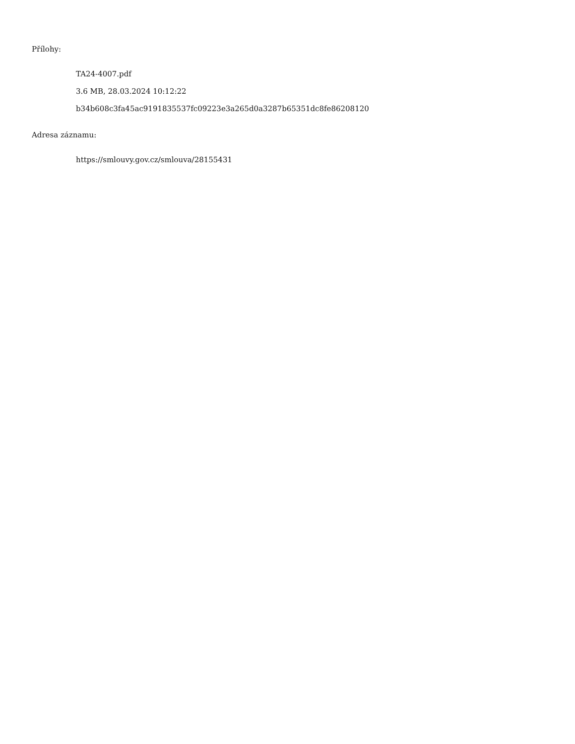Přílohy:
TA24-4007.pdf
3.6 MB, 28.03.2024 10:12:22
b34b608c3fa45ac9191835537fc09223e3a265d0a3287b65351dc8fe86208120
Adresa záznamu:
https://smlouvy.gov.cz/smlouva/28155431